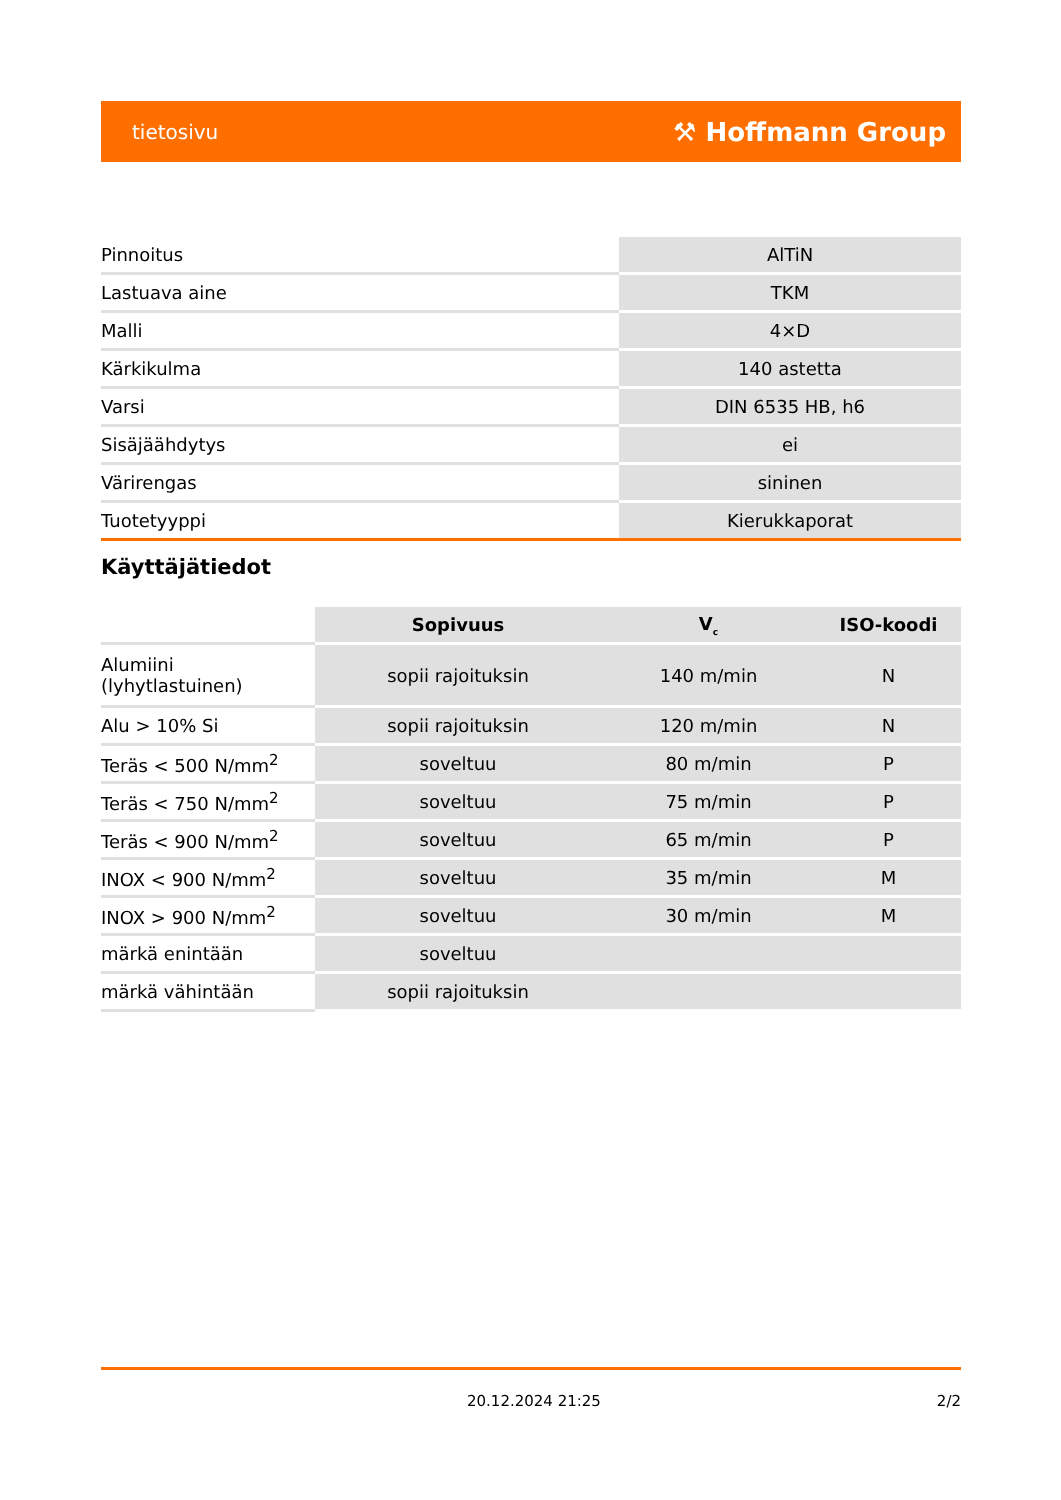tietosivu ⚒ Hoffmann Group
| Pinnoitus | AlTiN |
| Lastuava aine | TKM |
| Malli | 4×D |
| Kärkikulma | 140 astetta |
| Varsi | DIN 6535 HB, h6 |
| Sisäjäähdytys | ei |
| Värirengas | sininen |
| Tuotetyyppi | Kierukkaporat |
Käyttäjätiedot
| | Sopivuus | V<sub>c</sub> | ISO-koodi |
| --- | --- | --- | --- |
| Alumiini (lyhytlastuinen) | sopii rajoituksin | 140 m/min | N |
| Alu > 10% Si | sopii rajoituksin | 120 m/min | N |
| Teräs < 500 N/mm<sup>2</sup> | soveltuu | 80 m/min | P |
| Teräs < 750 N/mm<sup>2</sup> | soveltuu | 75 m/min | P |
| Teräs < 900 N/mm<sup>2</sup> | soveltuu | 65 m/min | P |
| INOX < 900 N/mm<sup>2</sup> | soveltuu | 35 m/min | M |
| INOX > 900 N/mm<sup>2</sup> | soveltuu | 30 m/min | M |
| märkä enintään | soveltuu | | |
| märkä vähintään | sopii rajoituksin | | |
20.12.2024 21:25 2/2